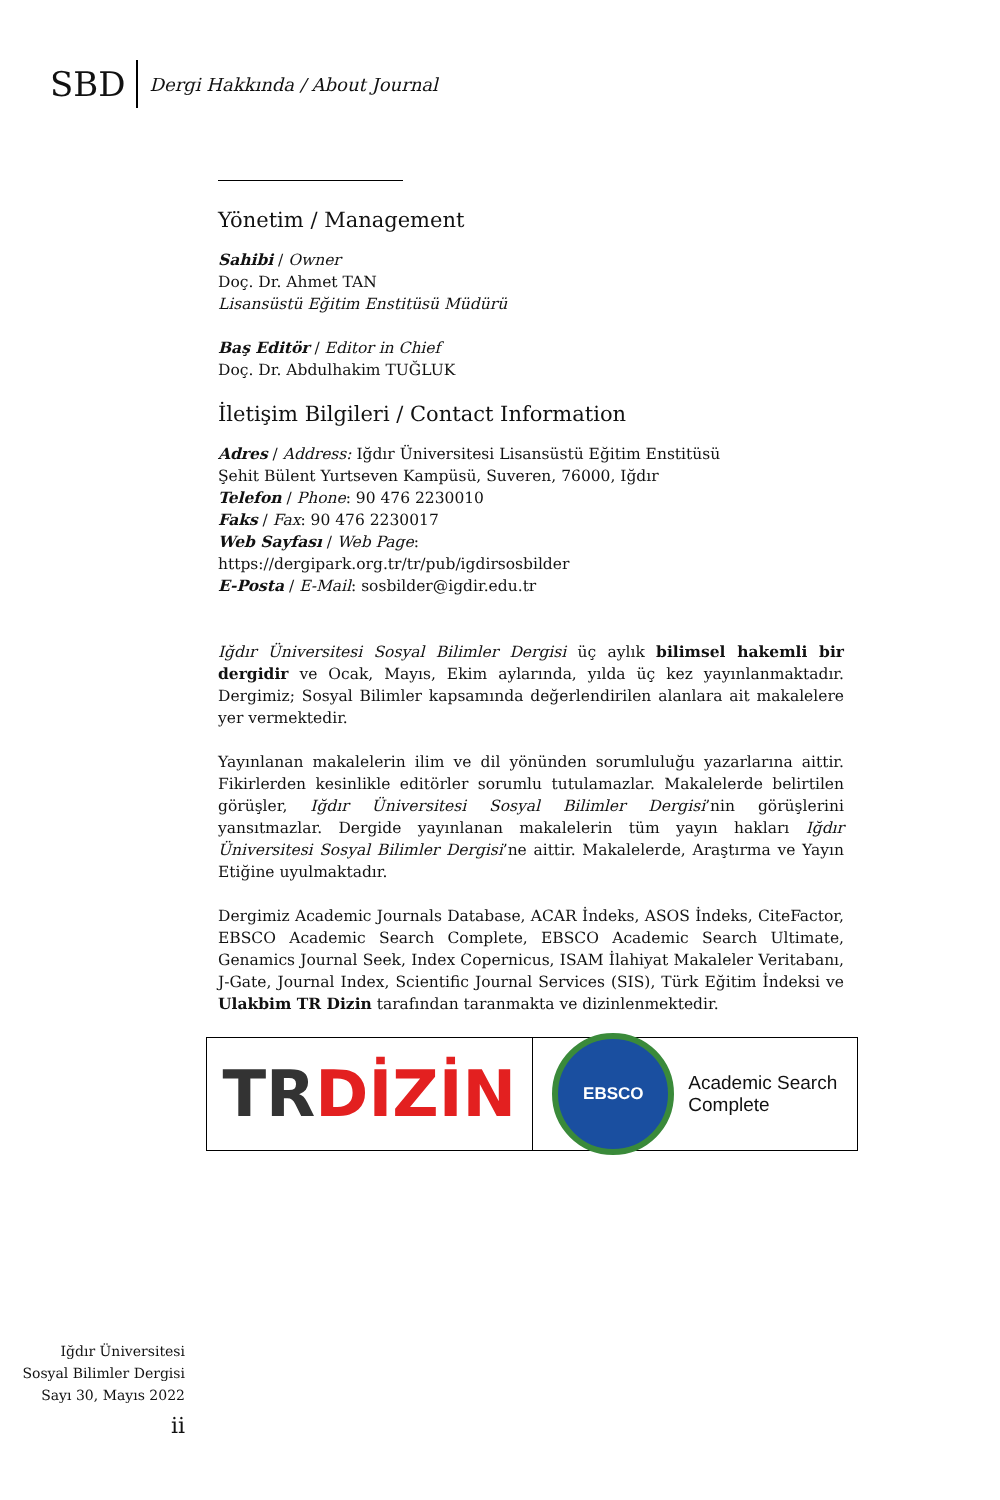SBD
Dergi Hakkında / About Journal
Yönetim / Management
Sahibi / Owner
Doç. Dr. Ahmet TAN
Lisansüstü Eğitim Enstitüsü Müdürü
Baş Editör / Editor in Chief
Doç. Dr. Abdulhakim TUĞLUK
İletişim Bilgileri / Contact Information
Adres / Address: Iğdır Üniversitesi Lisansüstü Eğitim Enstitüsü
Şehit Bülent Yurtseven Kampüsü, Suveren, 76000, Iğdır
Telefon / Phone: 90 476 2230010
Faks / Fax: 90 476 2230017
Web Sayfası / Web Page:
https://dergipark.org.tr/tr/pub/igdirsosbilder
E-Posta / E-Mail: sosbilder@igdir.edu.tr
Iğdır Üniversitesi Sosyal Bilimler Dergisi üç aylık bilimsel hakemli bir dergidir ve Ocak, Mayıs, Ekim aylarında, yılda üç kez yayınlanmaktadır. Dergimiz; Sosyal Bilimler kapsamında değerlendirilen alanlara ait makalelere yer vermektedir.
Yayınlanan makalelerin ilim ve dil yönünden sorumluluğu yazarlarına aittir. Fikirlerden kesinlikle editörler sorumlu tutulamazlar. Makalelerde belirtilen görüşler, Iğdır Üniversitesi Sosyal Bilimler Dergisi’nin görüşlerini yansıtmazlar. Dergide yayınlanan makalelerin tüm yayın hakları Iğdır Üniversitesi Sosyal Bilimler Dergisi’ne aittir. Makalelerde, Araştırma ve Yayın Etiğine uyulmaktadır.
Dergimiz Academic Journals Database, ACAR İndeks, ASOS İndeks, CiteFactor, EBSCO Academic Search Complete, EBSCO Academic Search Ultimate, Genamics Journal Seek, Index Copernicus, ISAM İlahiyat Makaleler Veritabanı, J-Gate, Journal Index, Scientific Journal Services (SIS), Türk Eğitim İndeksi ve Ulakbim TR Dizin tarafından taranmakta ve dizinlenmektedir.
TR DİZİN
EBSCO
Academic Search
Complete
Iğdır Üniversitesi
Sosyal Bilimler Dergisi
Sayı 30, Mayıs 2022
ii